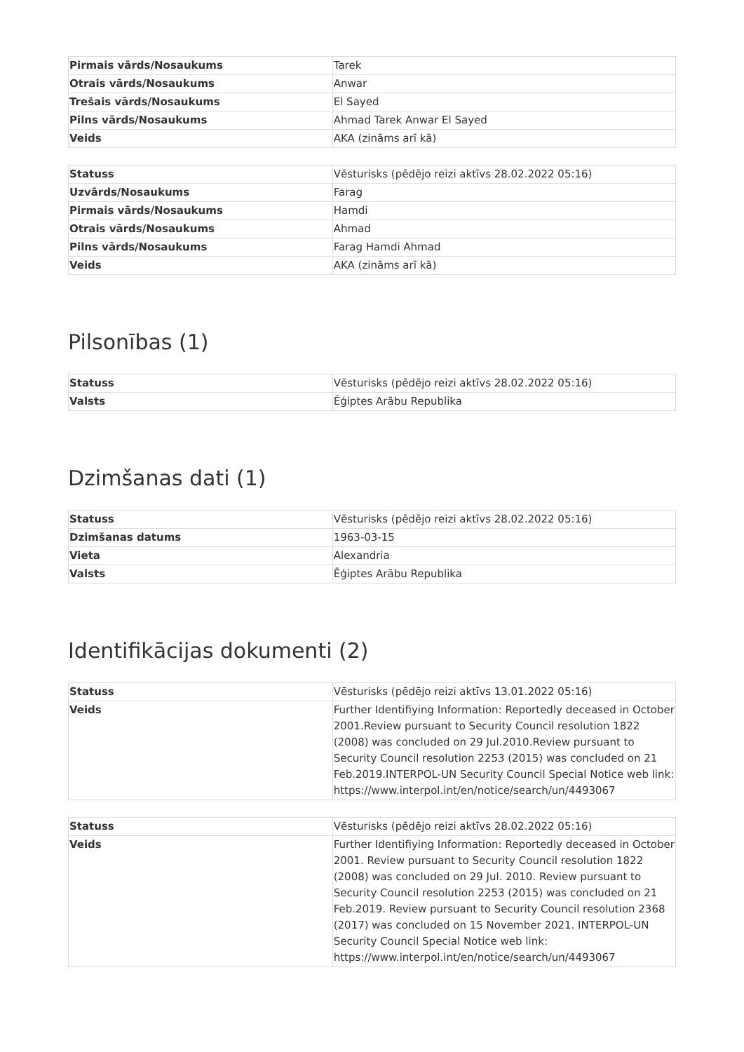| Pirmais vārds/Nosaukums | Tarek |
| Otrais vārds/Nosaukums | Anwar |
| Trešais vārds/Nosaukums | El Sayed |
| Pilns vārds/Nosaukums | Ahmad Tarek Anwar El Sayed |
| Veids | AKA (zināms arī kā) |
| Statuss | Vēsturisks (pēdējo reizi aktīvs 28.02.2022 05:16) |
| Uzvārds/Nosaukums | Farag |
| Pirmais vārds/Nosaukums | Hamdi |
| Otrais vārds/Nosaukums | Ahmad |
| Pilns vārds/Nosaukums | Farag Hamdi Ahmad |
| Veids | AKA (zināms arī kā) |
Pilsonības (1)
| Statuss | Vēsturisks (pēdējo reizi aktīvs 28.02.2022 05:16) |
| Valsts | Ēģiptes Arābu Republika |
Dzimšanas dati (1)
| Statuss | Vēsturisks (pēdējo reizi aktīvs 28.02.2022 05:16) |
| Dzimšanas datums | 1963-03-15 |
| Vieta | Alexandria |
| Valsts | Ēģiptes Arābu Republika |
Identifikācijas dokumenti (2)
| Statuss | Vēsturisks (pēdējo reizi aktīvs 13.01.2022 05:16) |
| Veids | Further Identifiying Information: Reportedly deceased in October 2001.Review pursuant to Security Council resolution 1822 (2008) was concluded on 29 Jul.2010.Review pursuant to Security Council resolution 2253 (2015) was concluded on 21 Feb.2019.INTERPOL-UN Security Council Special Notice web link: https://www.interpol.int/en/notice/search/un/4493067 |
| Statuss | Vēsturisks (pēdējo reizi aktīvs 28.02.2022 05:16) |
| Veids | Further Identifiying Information: Reportedly deceased in October 2001. Review pursuant to Security Council resolution 1822 (2008) was concluded on 29 Jul. 2010. Review pursuant to Security Council resolution 2253 (2015) was concluded on 21 Feb.2019. Review pursuant to Security Council resolution 2368 (2017) was concluded on 15 November 2021. INTERPOL-UN Security Council Special Notice web link: https://www.interpol.int/en/notice/search/un/4493067 |